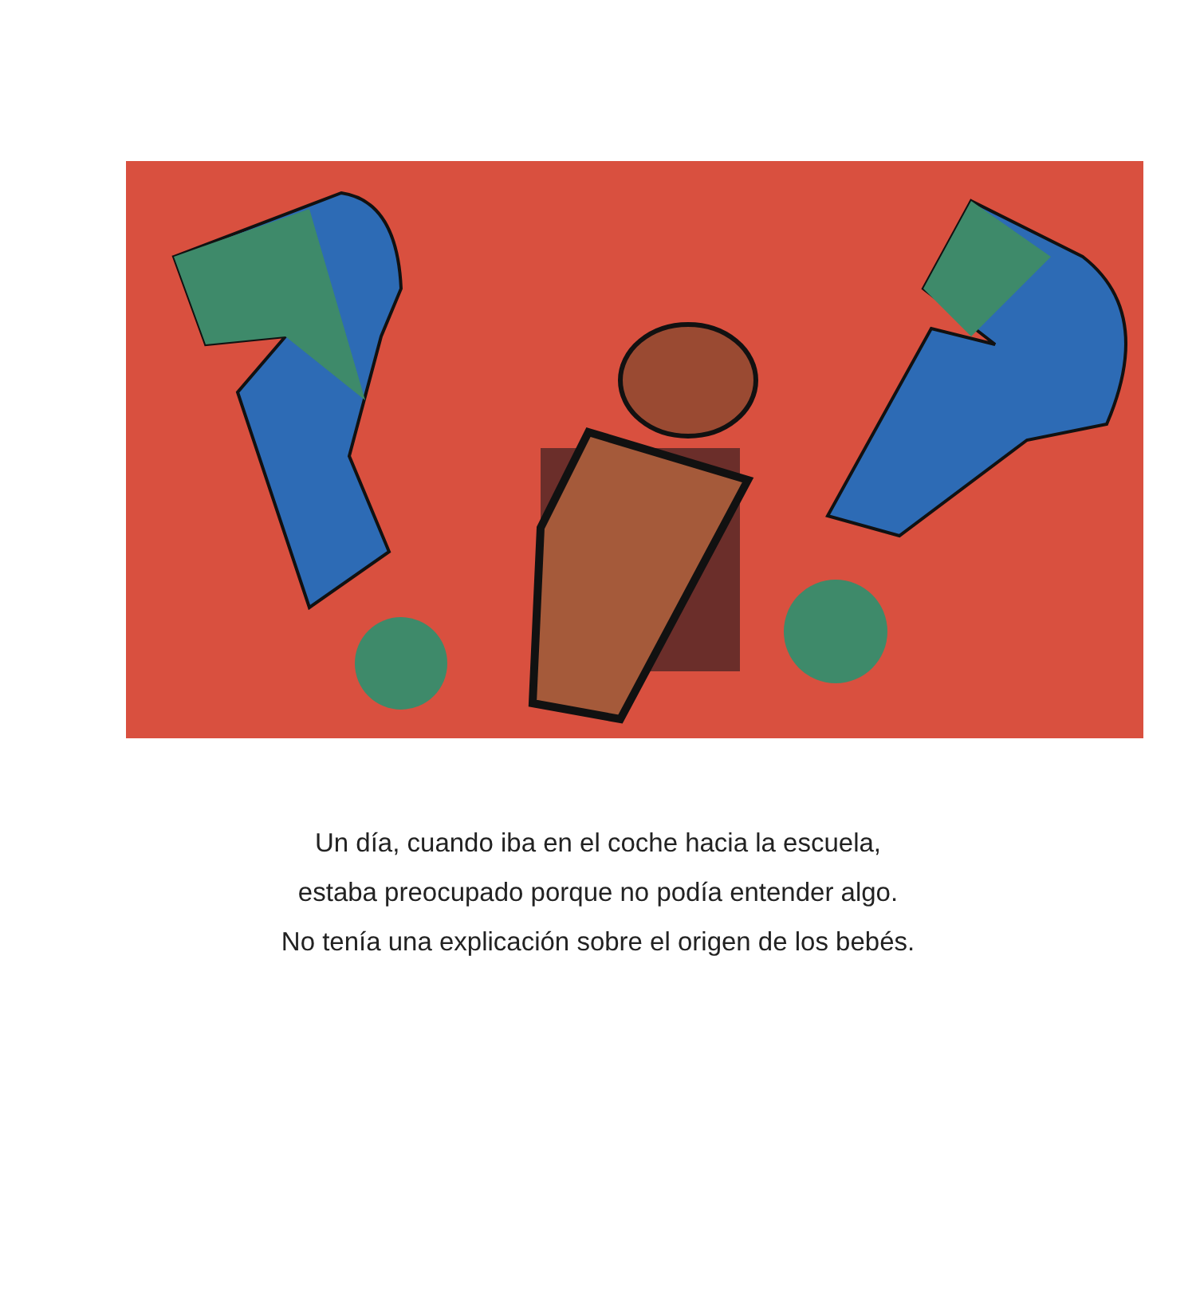Un día, cuando iba en el coche hacia la escuela,
estaba preocupado porque no podía entender algo.
No tenía una explicación sobre el origen de los bebés.